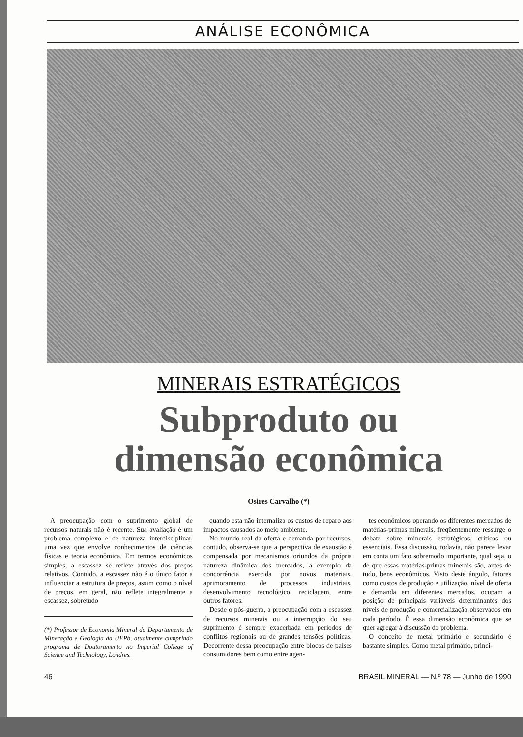ANÁLISE ECONÔMICA
MINERAIS ESTRATÉGICOS
Subproduto ou
dimensão econômica
Osires Carvalho (*)
A preocupação com o suprimento global de recursos naturais não é recente. Sua avaliação é um problema complexo e de natureza interdisciplinar, uma vez que envolve conhecimentos de ciências físicas e teoria econômica. Em termos econômicos simples, a escassez se reflete através dos preços relativos. Contudo, a escassez não é o único fator a influenciar a estrutura de preços, assim como o nível de preços, em geral, não reflete integralmente a escassez, sobretudo
(*) Professor de Economia Mineral do Departamento de Mineração e Geologia da UFPb, atualmente cumprindo programa de Doutoramento no Imperial College of Science and Technology, Londres.
quando esta não internaliza os custos de reparo aos impactos causados ao meio ambiente.
No mundo real da oferta e demanda por recursos, contudo, observa-se que a perspectiva de exaustão é compensada por mecanismos oriundos da própria natureza dinâmica dos mercados, a exemplo da concorrência exercida por novos materiais, aprimoramento de processos industriais, desenvolvimento tecnológico, reciclagem, entre outros fatores.
Desde o pós-guerra, a preocupação com a escassez de recursos minerais ou a interrupção do seu suprimento é sempre exacerbada em períodos de conflitos regionais ou de grandes tensões políticas. Decorrente dessa preocupação entre blocos de países consumidores bem como entre agen-
tes econômicos operando os diferentes mercados de matérias-primas minerais, freqüentemente ressurge o debate sobre minerais estratégicos, críticos ou essenciais. Essa discussão, todavia, não parece levar em conta um fato sobremodo importante, qual seja, o de que essas matérias-primas minerais são, antes de tudo, bens econômicos. Visto deste ângulo, fatores como custos de produção e utilização, nível de oferta e demanda em diferentes mercados, ocupam a posição de principais variáveis determinantes dos níveis de produção e comercialização observados em cada período. É essa dimensão econômica que se quer agregar à discussão do problema.
O conceito de metal primário e secundário é bastante simples. Como metal primário, princi-
46 BRASIL MINERAL — N.º 78 — Junho de 1990